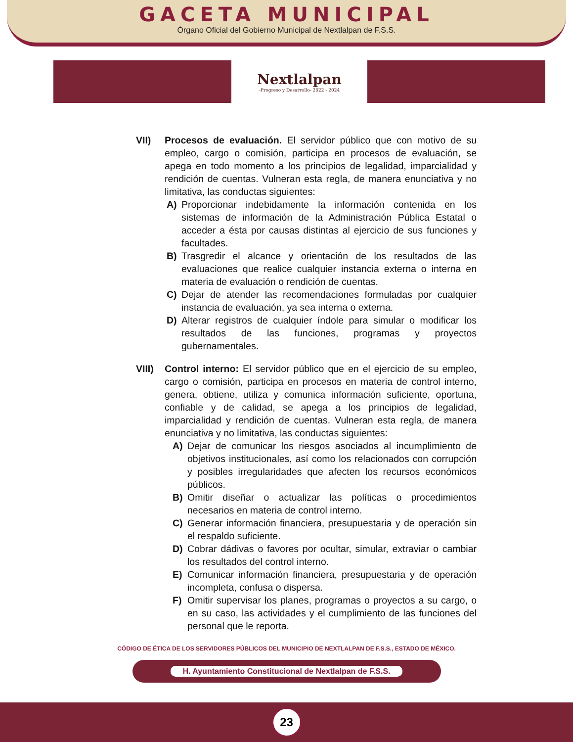GACETA MUNICIPAL
Órgano Oficial del Gobierno Municipal de Nextlalpan de F.S.S.
Nextlalpan
-Progreso y Desarrollo- 2022 - 2024
VII) Procesos de evaluación. El servidor público que con motivo de su empleo, cargo o comisión, participa en procesos de evaluación, se apega en todo momento a los principios de legalidad, imparcialidad y rendición de cuentas. Vulneran esta regla, de manera enunciativa y no limitativa, las conductas siguientes:
A) Proporcionar indebidamente la información contenida en los sistemas de información de la Administración Pública Estatal o acceder a ésta por causas distintas al ejercicio de sus funciones y facultades.
B) Trasgredir el alcance y orientación de los resultados de las evaluaciones que realice cualquier instancia externa o interna en materia de evaluación o rendición de cuentas.
C) Dejar de atender las recomendaciones formuladas por cualquier instancia de evaluación, ya sea interna o externa.
D) Alterar registros de cualquier índole para simular o modificar los resultados de las funciones, programas y proyectos gubernamentales.
VIII)
Control interno: El servidor público que en el ejercicio de su empleo, cargo o comisión, participa en procesos en materia de control interno, genera, obtiene, utiliza y comunica información suficiente, oportuna, confiable y de calidad, se apega a los principios de legalidad, imparcialidad y rendición de cuentas. Vulneran esta regla, de manera enunciativa y no limitativa, las conductas siguientes:
A) Dejar de comunicar los riesgos asociados al incumplimiento de objetivos institucionales, así como los relacionados con corrupción y posibles irregularidades que afecten los recursos económicos públicos.
B) Omitir diseñar o actualizar las políticas o procedimientos necesarios en materia de control interno.
C) Generar información financiera, presupuestaria y de operación sin el respaldo suficiente.
D) Cobrar dádivas o favores por ocultar, simular, extraviar o cambiar los resultados del control interno.
E) Comunicar información financiera, presupuestaria y de operación incompleta, confusa o dispersa.
F) Omitir supervisar los planes, programas o proyectos a su cargo, o en su caso, las actividades y el cumplimiento de las funciones del personal que le reporta.
CÓDIGO DE ÉTICA DE LOS SERVIDORES PÚBLICOS DEL MUNICIPIO DE NEXTLALPAN DE F.S.S., ESTADO DE MÉXICO.
H. Ayuntamiento Constitucional de Nextlalpan de F.S.S.
23